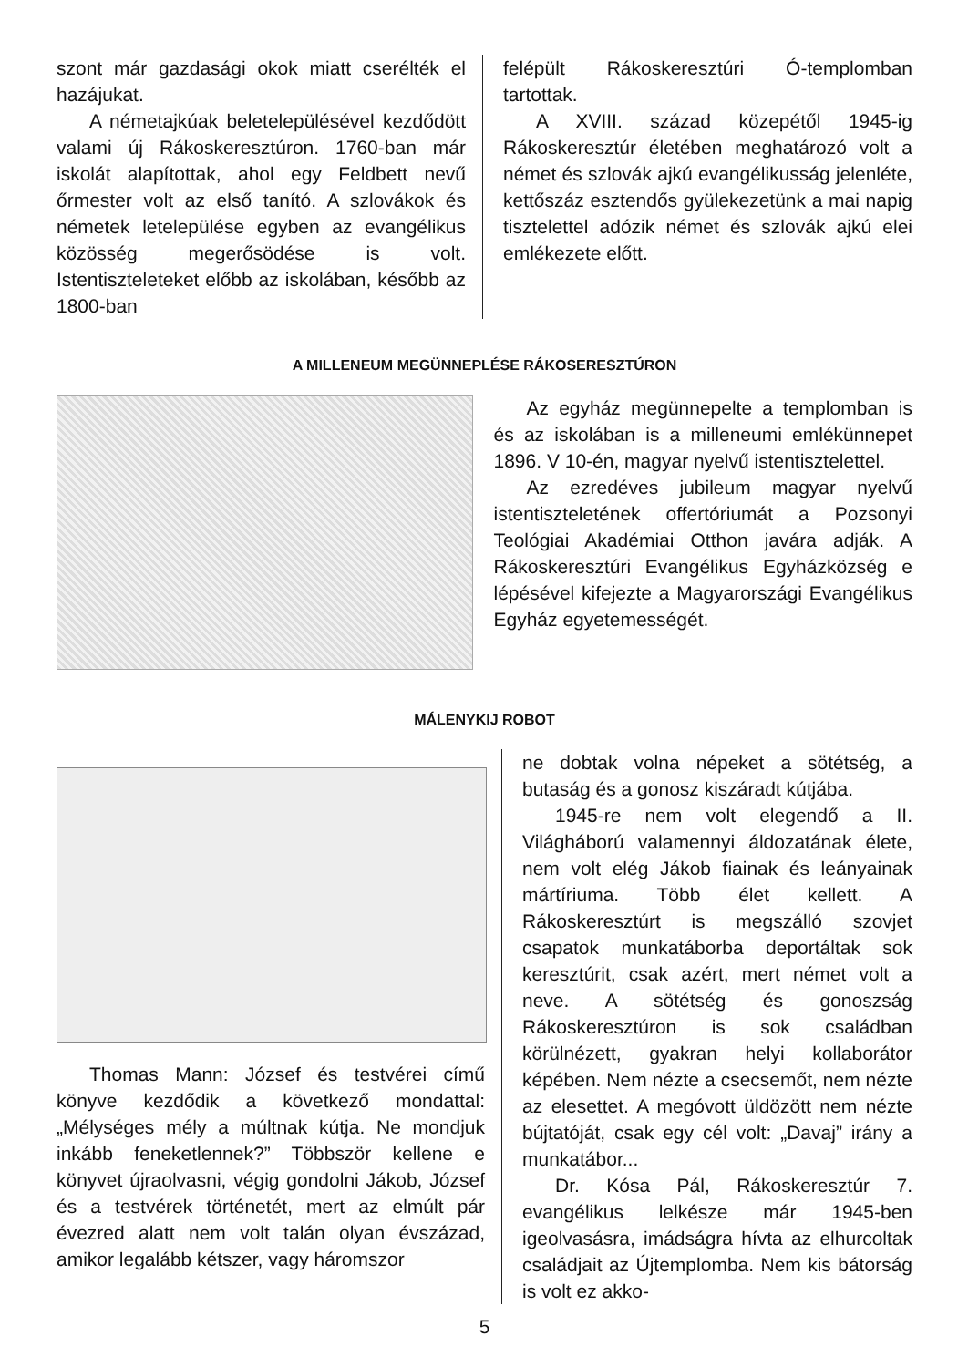szont már gazdasági okok miatt cserélték el hazájukat.
A németajkúak beletelepülésével kezdődött valami új Rákoskeresztúron. 1760-ban már iskolát alapítottak, ahol egy Feldbett nevű őrmester volt az első tanító. A szlovákok és németek letelepülése egyben az evangélikus közösség megerősödése is volt. Istentiszteleteket előbb az iskolában, később az 1800-ban
felépült Rákoskeresztúri Ó-templomban tartottak.
A XVIII. század közepétől 1945-ig Rákoskeresztúr életében meghatározó volt a német és szlovák ajkú evangélikusság jelenléte, kettőszáz esztendős gyülekezetünk a mai napig tisztelettel adózik német és szlovák ajkú elei emlékezete előtt.
A MILLENEUM MEGÜNNEPLÉSE RÁKOSERESZTÚRON
Az egyház megünnepelte a templomban is és az iskolában is a milleneumi emlékünnepet 1896. V 10-én, magyar nyelvű istentisztelettel.
Az ezredéves jubileum magyar nyelvű istentiszteletének offertóriumát a Pozsonyi Teológiai Akadémiai Otthon javára adják. A Rákoskeresztúri Evangélikus Egyházközség e lépésével kifejezte a Magyarországi Evangélikus Egyház egyetemességét.
MÁLENYKIJ ROBOT
Thomas Mann: József és testvérei című könyve kezdődik a következő mondattal: „Mélységes mély a múltnak kútja. Ne mondjuk inkább feneketlennek?” Többször kellene e könyvet újraolvasni, végig gondolni Jákob, József és a testvérek történetét, mert az elmúlt pár évezred alatt nem volt talán olyan évszázad, amikor legalább kétszer, vagy háromszor
ne dobtak volna népeket a sötétség, a butaság és a gonosz kiszáradt kútjába.
1945-re nem volt elegendő a II. Világháború valamennyi áldozatának élete, nem volt elég Jákob fiainak és leányainak mártíriuma. Több élet kellett. A Rákoskeresztúrt is megszálló szovjet csapatok munkatáborba deportáltak sok keresztúrit, csak azért, mert német volt a neve. A sötétség és gonoszság Rákoskeresztúron is sok családban körülnézett, gyakran helyi kollaborátor képében. Nem nézte a csecsemőt, nem nézte az elesettet. A megóvott üldözött nem nézte bújtatóját, csak egy cél volt: „Davaj” irány a munkatábor...
Dr. Kósa Pál, Rákoskeresztúr 7. evangélikus lelkésze már 1945-ben igeolvasásra, imádságra hívta az elhurcoltak családjait az Újtemplomba. Nem kis bátorság is volt ez akko-
5